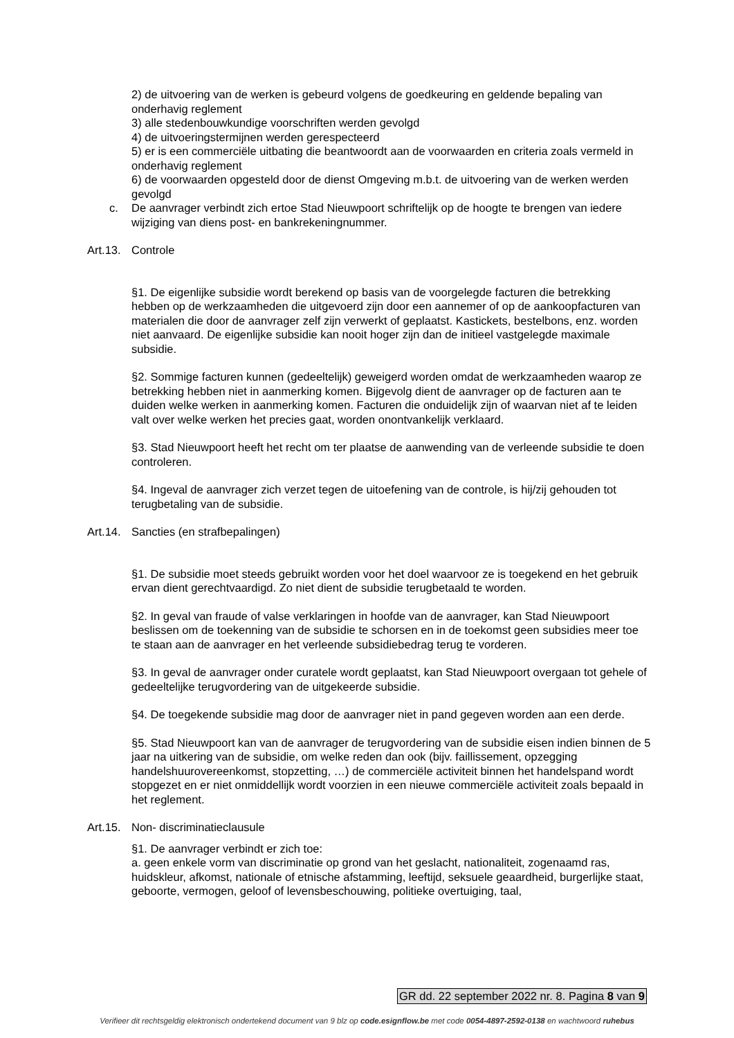2) de uitvoering van de werken is gebeurd volgens de goedkeuring en geldende bepaling van onderhavig reglement
3) alle stedenbouwkundige voorschriften werden gevolgd
4) de uitvoeringstermijnen werden gerespecteerd
5) er is een commerciële uitbating die beantwoordt aan de voorwaarden en criteria zoals vermeld in onderhavig reglement
6) de voorwaarden opgesteld door de dienst Omgeving m.b.t. de uitvoering van de werken werden gevolgd
c. De aanvrager verbindt zich ertoe Stad Nieuwpoort schriftelijk op de hoogte te brengen van iedere wijziging van diens post- en bankrekeningnummer.
Art.13. Controle
§1. De eigenlijke subsidie wordt berekend op basis van de voorgelegde facturen die betrekking hebben op de werkzaamheden die uitgevoerd zijn door een aannemer of op de aankoopfacturen van materialen die door de aanvrager zelf zijn verwerkt of geplaatst. Kastickets, bestelbons, enz. worden niet aanvaard. De eigenlijke subsidie kan nooit hoger zijn dan de initieel vastgelegde maximale subsidie.
§2. Sommige facturen kunnen (gedeeltelijk) geweigerd worden omdat de werkzaamheden waarop ze betrekking hebben niet in aanmerking komen. Bijgevolg dient de aanvrager op de facturen aan te duiden welke werken in aanmerking komen. Facturen die onduidelijk zijn of waarvan niet af te leiden valt over welke werken het precies gaat, worden onontvankelijk verklaard.
§3. Stad Nieuwpoort heeft het recht om ter plaatse de aanwending van de verleende subsidie te doen controleren.
§4. Ingeval de aanvrager zich verzet tegen de uitoefening van de controle, is hij/zij gehouden tot terugbetaling van de subsidie.
Art.14. Sancties (en strafbepalingen)
§1. De subsidie moet steeds gebruikt worden voor het doel waarvoor ze is toegekend en het gebruik ervan dient gerechtvaardigd. Zo niet dient de subsidie terugbetaald te worden.
§2. In geval van fraude of valse verklaringen in hoofde van de aanvrager, kan Stad Nieuwpoort beslissen om de toekenning van de subsidie te schorsen en in de toekomst geen subsidies meer toe te staan aan de aanvrager en het verleende subsidiebedrag terug te vorderen.
§3. In geval de aanvrager onder curatele wordt geplaatst, kan Stad Nieuwpoort overgaan tot gehele of gedeeltelijke terugvordering van de uitgekeerde subsidie.
§4. De toegekende subsidie mag door de aanvrager niet in pand gegeven worden aan een derde.
§5. Stad Nieuwpoort kan van de aanvrager de terugvordering van de subsidie eisen indien binnen de 5 jaar na uitkering van de subsidie, om welke reden dan ook (bijv. faillissement, opzegging handelshuurovereenkomst, stopzetting, …) de commerciële activiteit binnen het handelspand wordt stopgezet en er niet onmiddellijk wordt voorzien in een nieuwe commerciële activiteit zoals bepaald in het reglement.
Art.15. Non- discriminatieclausule
§1. De aanvrager verbindt er zich toe:
a. geen enkele vorm van discriminatie op grond van het geslacht, nationaliteit, zogenaamd ras, huidskleur, afkomst, nationale of etnische afstamming, leeftijd, seksuele geaardheid, burgerlijke staat, geboorte, vermogen, geloof of levensbeschouwing, politieke overtuiging, taal,
GR dd. 22 september 2022 nr. 8. Pagina 8 van 9
Verifieer dit rechtsgeldig elektronisch ondertekend document van 9 blz op code.esignflow.be met code 0054-4897-2592-0138 en wachtwoord ruhebus